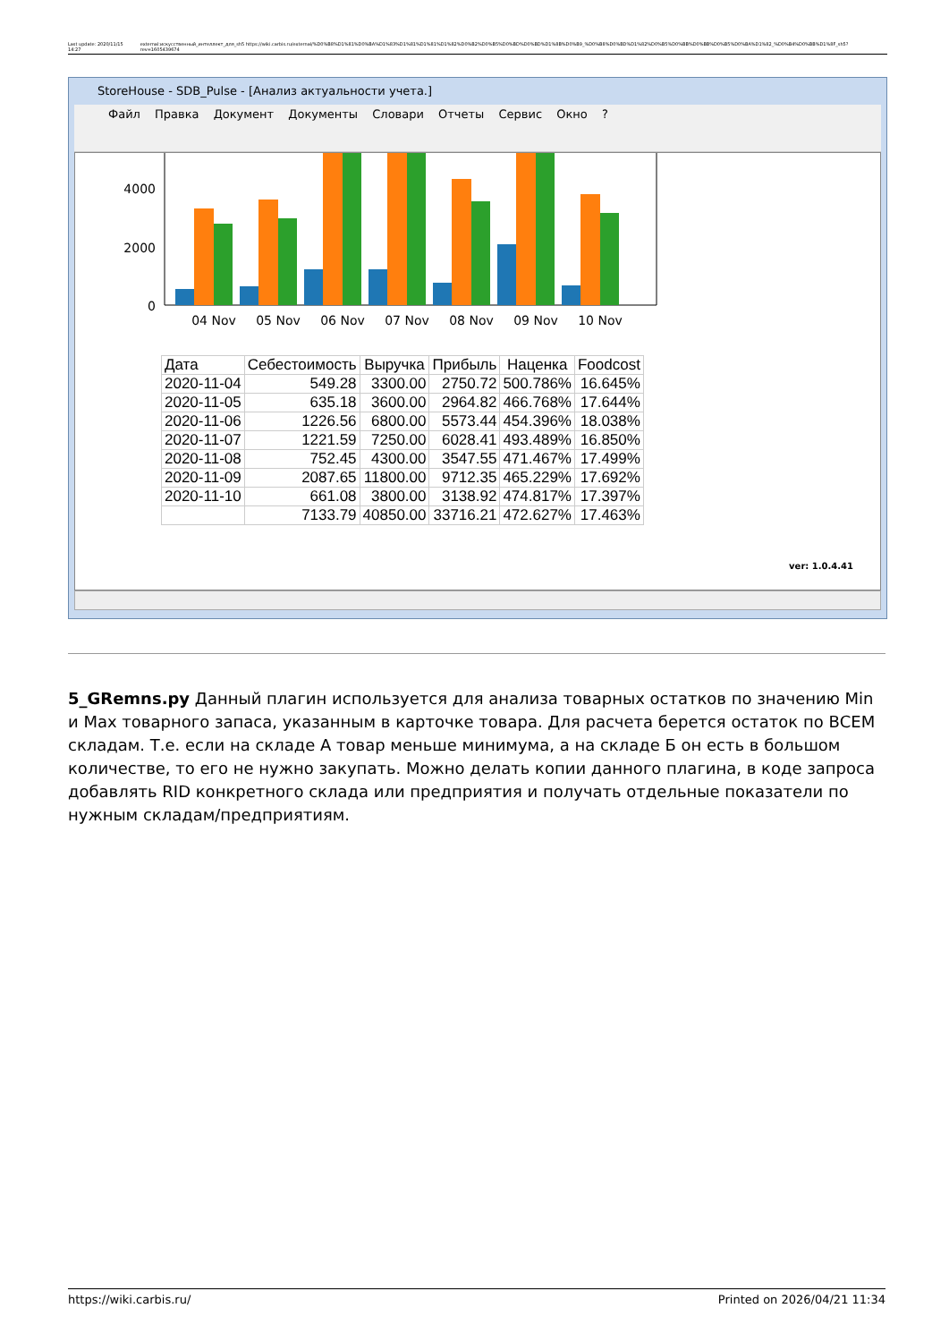Last update: 2020/11/15 14:27 external:искусственный_интеллект_для_sh5 https://wiki.carbis.ru/external/%D0%B8%D1%81%D0%BA%D1%83%D1%81%D1%81%D1%82%D0%B2%D0%B5%D0%BD%D0%BD%D1%8B%D0%B9_%D0%B8%D0%BD%D1%82%D0%B5%D0%BB%D0%BB%D0%B5%D0%BA%D1%82_%D0%B4%D0%BB%D1%8F_sh5?rev=1605439674
StoreHouse - SDB_Pulse - [Анализ актуальности учета.]
Файл Правка Документ Документы Словари Отчеты Сервис Окно ?
4000
2000
0
04 Nov
05 Nov
06 Nov
07 Nov
08 Nov
09 Nov
10 Nov
| Дата | Себестоимость | Выручка | Прибыль | Наценка | Foodcost |
| --- | --- | --- | --- | --- | --- |
| 2020-11-04 | 549.28 | 3300.00 | 2750.72 | 500.786% | 16.645% |
| 2020-11-05 | 635.18 | 3600.00 | 2964.82 | 466.768% | 17.644% |
| 2020-11-06 | 1226.56 | 6800.00 | 5573.44 | 454.396% | 18.038% |
| 2020-11-07 | 1221.59 | 7250.00 | 6028.41 | 493.489% | 16.850% |
| 2020-11-08 | 752.45 | 4300.00 | 3547.55 | 471.467% | 17.499% |
| 2020-11-09 | 2087.65 | 11800.00 | 9712.35 | 465.229% | 17.692% |
| 2020-11-10 | 661.08 | 3800.00 | 3138.92 | 474.817% | 17.397% |
| | 7133.79 | 40850.00 | 33716.21 | 472.627% | 17.463% |
ver: 1.0.4.41
5_GRemns.py Данный плагин используется для анализа товарных остатков по значению Min и Max товарного запаса, указанным в карточке товара. Для расчета берется остаток по ВСЕМ складам. Т.е. если на складе А товар меньше минимума, а на складе Б он есть в большом количестве, то его не нужно закупать. Можно делать копии данного плагина, в коде запроса добавлять RID конкретного склада или предприятия и получать отдельные показатели по нужным складам/предприятиям.
https://wiki.carbis.ru/ Printed on 2026/04/21 11:34